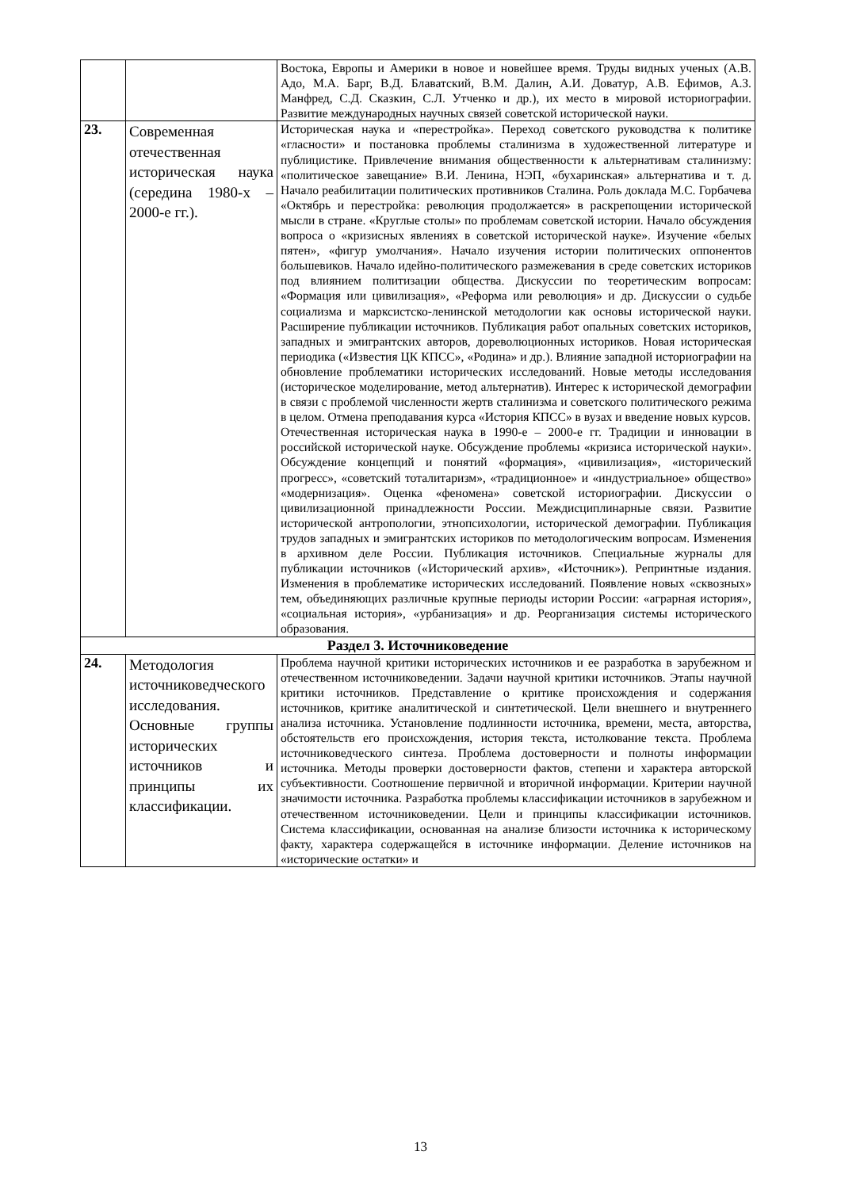| | | Востока, Европы и Америки в новое и новейшее время. Труды видных ученых (А.В. Адо, М.А. Барг, В.Д. Блаватский, В.М. Далин, А.И. Доватур, А.В. Ефимов, А.З. Манфред, С.Д. Сказкин, С.Л. Утченко и др.), их место в мировой историографии. Развитие международных научных связей советской исторической науки. |
| 23. | Современная отечественная историческая наука (середина 1980-х – 2000-е гг.). | Историческая наука и «перестройка». Переход советского руководства к политике «гласности» и постановка проблемы сталинизма в художественной литературе и публицистике. Привлечение внимания общественности к альтернативам сталинизму: «политическое завещание» В.И. Ленина, НЭП, «бухаринская» альтернатива и т. д. Начало реабилитации политических противников Сталина. Роль доклада М.С. Горбачева «Октябрь и перестройка: революция продолжается» в раскрепощении исторической мысли в стране. «Круглые столы» по проблемам советской истории. Начало обсуждения вопроса о «кризисных явлениях в советской исторической науке». Изучение «белых пятен», «фигур умолчания». Начало изучения истории политических оппонентов большевиков. Начало идейно-политического размежевания в среде советских историков под влиянием политизации общества. Дискуссии по теоретическим вопросам: «Формация или цивилизация», «Реформа или революция» и др. Дискуссии о судьбе социализма и марксистско-ленинской методологии как основы исторической науки. Расширение публикации источников. Публикация работ опальных советских историков, западных и эмигрантских авторов, дореволюционных историков. Новая историческая периодика («Известия ЦК КПСС», «Родина» и др.). Влияние западной историографии на обновление проблематики исторических исследований. Новые методы исследования (историческое моделирование, метод альтернатив). Интерес к исторической демографии в связи с проблемой численности жертв сталинизма и советского политического режима в целом. Отмена преподавания курса «История КПСС» в вузах и введение новых курсов. Отечественная историческая наука в 1990-е – 2000-е гг. Традиции и инновации в российской исторической науке. Обсуждение проблемы «кризиса исторической науки». Обсуждение концепций и понятий «формация», «цивилизация», «исторический прогресс», «советский тоталитаризм», «традиционное» и «индустриальное» общество» «модернизация». Оценка «феномена» советской историографии. Дискуссии о цивилизационной принадлежности России. Междисциплинарные связи. Развитие исторической антропологии, этнопсихологии, исторической демографии. Публикация трудов западных и эмигрантских историков по методологическим вопросам. Изменения в архивном деле России. Публикация источников. Специальные журналы для публикации источников («Исторический архив», «Источник»). Репринтные издания. Изменения в проблематике исторических исследований. Появление новых «сквозных» тем, объединяющих различные крупные периоды истории России: «аграрная история», «социальная история», «урбанизация» и др. Реорганизация системы исторического образования. |
| Раздел 3. Источниковедение | | |
| 24. | Методология источниковедческого исследования. Основные группы исторических источников и принципы их классификации. | Проблема научной критики исторических источников и ее разработка в зарубежном и отечественном источниковедении. Задачи научной критики источников. Этапы научной критики источников. Представление о критике происхождения и содержания источников, критике аналитической и синтетической. Цели внешнего и внутреннего анализа источника. Установление подлинности источника, времени, места, авторства, обстоятельств его происхождения, история текста, истолкование текста. Проблема источниковедческого синтеза. Проблема достоверности и полноты информации источника. Методы проверки достоверности фактов, степени и характера авторской субъективности. Соотношение первичной и вторичной информации. Критерии научной значимости источника. Разработка проблемы классификации источников в зарубежном и отечественном источниковедении. Цели и принципы классификации источников. Система классификации, основанная на анализе близости источника к историческому факту, характера содержащейся в источнике информации. Деление источников на «исторические остатки» и |
13